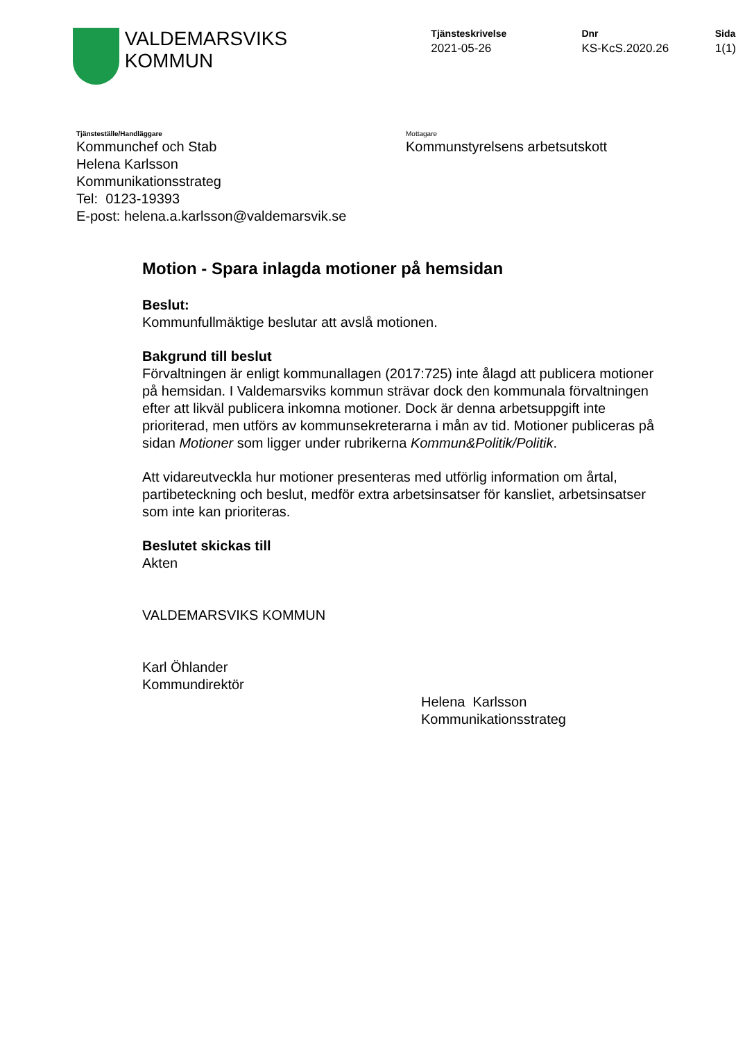VALDEMARSVIKS
KOMMUN
Tjänsteskrivelse
2021-05-26
Dnr
KS-KcS.2020.26
Sida
1(1)
Tjänsteställe/Handläggare
Kommunchef och Stab
Helena Karlsson
Kommunikationsstrateg
Tel: 0123-19393
E-post: helena.a.karlsson@valdemarsvik.se
Mottagare
Kommunstyrelsens arbetsutskott
Motion - Spara inlagda motioner på hemsidan
Beslut:
Kommunfullmäktige beslutar att avslå motionen.
Bakgrund till beslut
Förvaltningen är enligt kommunallagen (2017:725) inte ålagd att publicera motioner på hemsidan. I Valdemarsviks kommun strävar dock den kommunala förvaltningen efter att likväl publicera inkomna motioner. Dock är denna arbetsuppgift inte prioriterad, men utförs av kommunsekreterarna i mån av tid. Motioner publiceras på sidan Motioner som ligger under rubrikerna Kommun&Politik/Politik.
Att vidareutveckla hur motioner presenteras med utförlig information om årtal, partibeteckning och beslut, medför extra arbetsinsatser för kansliet, arbetsinsatser som inte kan prioriteras.
Beslutet skickas till
Akten
VALDEMARSVIKS KOMMUN
Karl Öhlander
Kommundirektör
Helena Karlsson
Kommunikationsstrateg